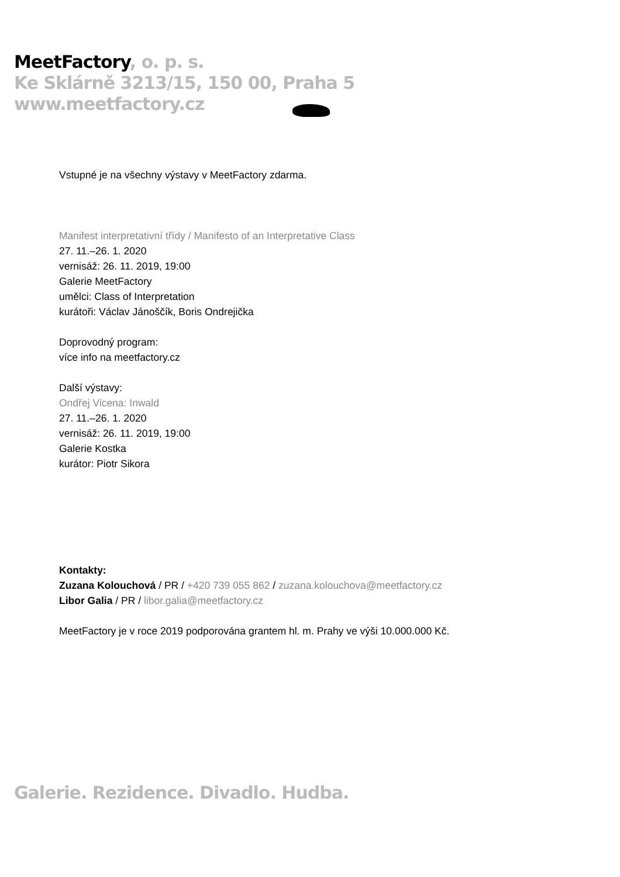MeetFactory, o. p. s.
Ke Sklárně 3213/15, 150 00, Praha 5
www.meetfactory.cz
Vstupné je na všechny výstavy v MeetFactory zdarma.
Manifest interpretativní třídy / Manifesto of an Interpretative Class
27. 11.–26. 1. 2020
vernisáž: 26. 11. 2019, 19:00
Galerie MeetFactory
umělci: Class of Interpretation
kurátoři: Václav Jánoščík, Boris Ondrejička
Doprovodný program:
více info na meetfactory.cz
Další výstavy:
Ondřej Vicena: Inwald
27. 11.–26. 1. 2020
vernisáž: 26. 11. 2019, 19:00
Galerie Kostka
kurátor: Piotr Sikora
Kontakty:
Zuzana Kolouchová / PR / +420 739 055 862 / zuzana.kolouchova@meetfactory.cz
Libor Galia / PR / libor.galia@meetfactory.cz
MeetFactory je v roce 2019 podporována grantem hl. m. Prahy ve výši 10.000.000 Kč.
Galerie. Rezidence. Divadlo. Hudba.